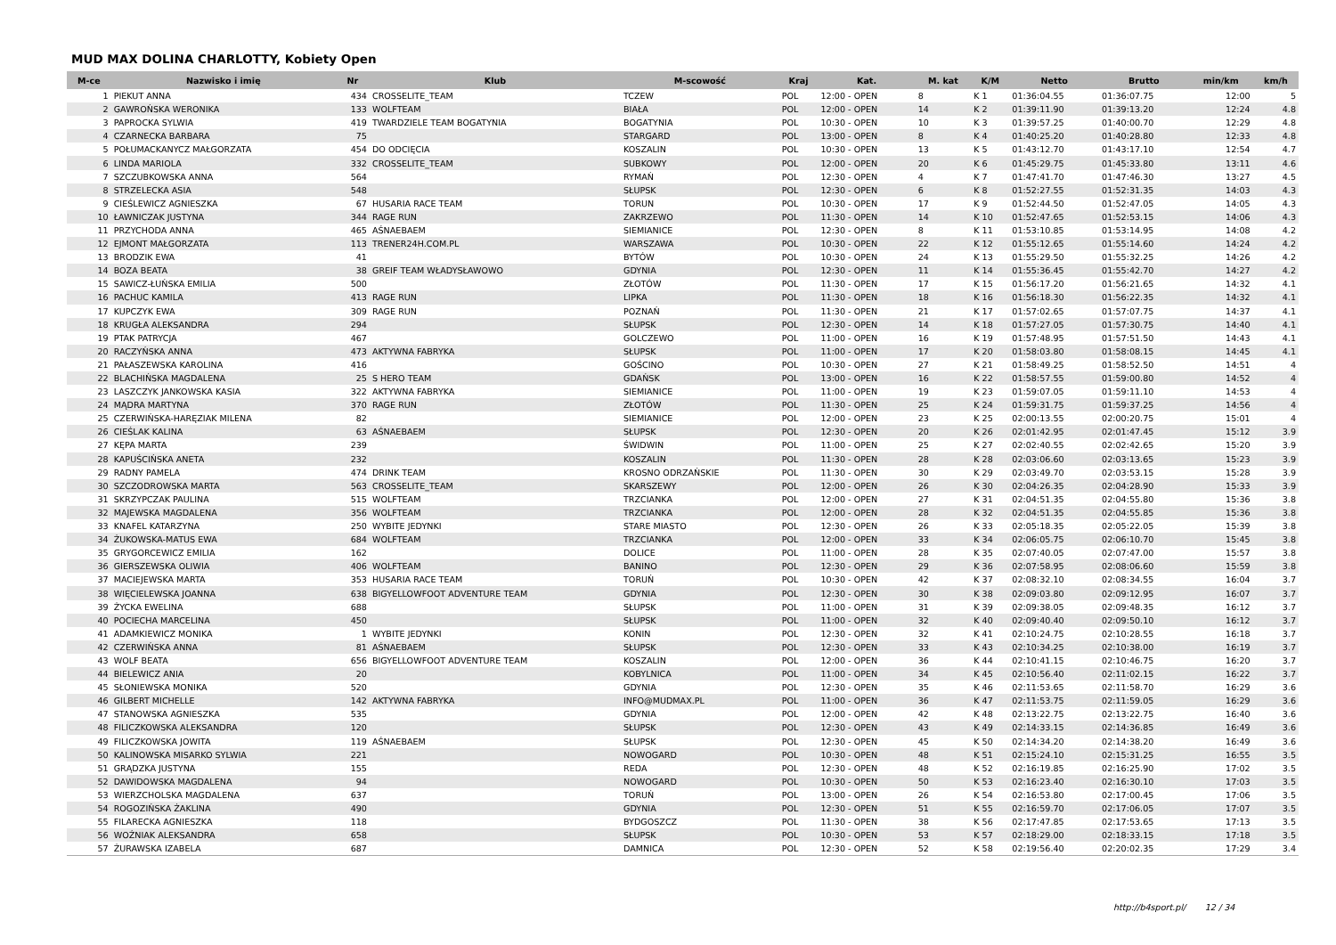MUD MAX DOLINA CHARLOTTY, Kobiety Open
| M-ce | Nazwisko i imię | Nr | Klub | M-scowość | Kraj | Kat. | M. kat | K/M | Netto | Brutto | min/km | km/h |
| --- | --- | --- | --- | --- | --- | --- | --- | --- | --- | --- | --- | --- |
| 1 | PIEKUT ANNA | 434 | CROSSELITE_TEAM | TCZEW | POL | 12:00 - OPEN | 8 | K 1 | 01:36:04.55 | 01:36:07.75 | 12:00 | 5 |
| 2 | GAWROŃSKA WERONIKA | 133 | WOLFTEAM | BIAŁA | POL | 12:00 - OPEN | 14 | K 2 | 01:39:11.90 | 01:39:13.20 | 12:24 | 4.8 |
| 3 | PAPROCKA SYLWIA | 419 | TWARDZIELE TEAM BOGATYNIA | BOGATYNIA | POL | 10:30 - OPEN | 10 | K 3 | 01:39:57.25 | 01:40:00.70 | 12:29 | 4.8 |
| 4 | CZARNECKA BARBARA | 75 | | STARGARD | POL | 13:00 - OPEN | 8 | K 4 | 01:40:25.20 | 01:40:28.80 | 12:33 | 4.8 |
| 5 | POŁUMACKANYCZ MAŁGORZATA | 454 | DO ODCIĘCIA | KOSZALIN | POL | 10:30 - OPEN | 13 | K 5 | 01:43:12.70 | 01:43:17.10 | 12:54 | 4.7 |
| 6 | LINDA MARIOLA | 332 | CROSSELITE_TEAM | SUBKOWY | POL | 12:00 - OPEN | 20 | K 6 | 01:45:29.75 | 01:45:33.80 | 13:11 | 4.6 |
| 7 | SZCZUBKOWSKA ANNA | 564 | | RYMAŃ | POL | 12:30 - OPEN | 4 | K 7 | 01:47:41.70 | 01:47:46.30 | 13:27 | 4.5 |
| 8 | STRZELECKA ASIA | 548 | | SŁUPSK | POL | 12:30 - OPEN | 6 | K 8 | 01:52:27.55 | 01:52:31.35 | 14:03 | 4.3 |
| 9 | CIEŚLEWICZ AGNIESZKA | 67 | HUSARIA RACE TEAM | TORUN | POL | 10:30 - OPEN | 17 | K 9 | 01:52:44.50 | 01:52:47.05 | 14:05 | 4.3 |
| 10 | ŁAWNICZAK JUSTYNA | 344 | RAGE RUN | ZAKRZEWO | POL | 11:30 - OPEN | 14 | K 10 | 01:52:47.65 | 01:52:53.15 | 14:06 | 4.3 |
| 11 | PRZYCHODA ANNA | 465 | AŚNAEBAEM | SIEMIANICE | POL | 12:30 - OPEN | 8 | K 11 | 01:53:10.85 | 01:53:14.95 | 14:08 | 4.2 |
| 12 | EJMONT MAŁGORZATA | 113 | TRENER24H.COM.PL | WARSZAWA | POL | 10:30 - OPEN | 22 | K 12 | 01:55:12.65 | 01:55:14.60 | 14:24 | 4.2 |
| 13 | BRODZIK EWA | 41 | | BYTÓW | POL | 10:30 - OPEN | 24 | K 13 | 01:55:29.50 | 01:55:32.25 | 14:26 | 4.2 |
| 14 | BOZA BEATA | 38 | GREIF TEAM WŁADYSŁAWOWO | GDYNIA | POL | 12:30 - OPEN | 11 | K 14 | 01:55:36.45 | 01:55:42.70 | 14:27 | 4.2 |
| 15 | SAWICZ-ŁUŃSKA EMILIA | 500 | | ZŁOTÓW | POL | 11:30 - OPEN | 17 | K 15 | 01:56:17.20 | 01:56:21.65 | 14:32 | 4.1 |
| 16 | PACHUC KAMILA | 413 | RAGE RUN | LIPKA | POL | 11:30 - OPEN | 18 | K 16 | 01:56:18.30 | 01:56:22.35 | 14:32 | 4.1 |
| 17 | KUPCZYK EWA | 309 | RAGE RUN | POZNAŃ | POL | 11:30 - OPEN | 21 | K 17 | 01:57:02.65 | 01:57:07.75 | 14:37 | 4.1 |
| 18 | KRUGŁA ALEKSANDRA | 294 | | SŁUPSK | POL | 12:30 - OPEN | 14 | K 18 | 01:57:27.05 | 01:57:30.75 | 14:40 | 4.1 |
| 19 | PTAK PATRYCJA | 467 | | GOLCZEWO | POL | 11:00 - OPEN | 16 | K 19 | 01:57:48.95 | 01:57:51.50 | 14:43 | 4.1 |
| 20 | RACZYŃSKA ANNA | 473 | AKTYWNA FABRYKA | SŁUPSK | POL | 11:00 - OPEN | 17 | K 20 | 01:58:03.80 | 01:58:08.15 | 14:45 | 4.1 |
| 21 | PAŁASZEWSKA KAROLINA | 416 | | GOŚCINO | POL | 10:30 - OPEN | 27 | K 21 | 01:58:49.25 | 01:58:52.50 | 14:51 | 4 |
| 22 | BLACHIŃSKA MAGDALENA | 25 | S HERO TEAM | GDAŃSK | POL | 13:00 - OPEN | 16 | K 22 | 01:58:57.55 | 01:59:00.80 | 14:52 | 4 |
| 23 | LASZCZYK JANKOWSKA KASIA | 322 | AKTYWNA FABRYKA | SIEMIANICE | POL | 11:00 - OPEN | 19 | K 23 | 01:59:07.05 | 01:59:11.10 | 14:53 | 4 |
| 24 | MĄDRA MARTYNA | 370 | RAGE RUN | ZŁOTÓW | POL | 11:30 - OPEN | 25 | K 24 | 01:59:31.75 | 01:59:37.25 | 14:56 | 4 |
| 25 | CZERWIŃSKA-HARĘZIAK MILENA | 82 | | SIEMIANICE | POL | 12:00 - OPEN | 23 | K 25 | 02:00:13.55 | 02:00:20.75 | 15:01 | 4 |
| 26 | CIEŚLAK KALINA | 63 | AŚNAEBAEM | SŁUPSK | POL | 12:30 - OPEN | 20 | K 26 | 02:01:42.95 | 02:01:47.45 | 15:12 | 3.9 |
| 27 | KĘPA MARTA | 239 | | ŚWIDWIN | POL | 11:00 - OPEN | 25 | K 27 | 02:02:40.55 | 02:02:42.65 | 15:20 | 3.9 |
| 28 | KAPUŚCIŃSKA ANETA | 232 | | KOSZALIN | POL | 11:30 - OPEN | 28 | K 28 | 02:03:06.60 | 02:03:13.65 | 15:23 | 3.9 |
| 29 | RADNY PAMELA | 474 | DRINK TEAM | KROSNO ODRZAŃSKIE | POL | 11:30 - OPEN | 30 | K 29 | 02:03:49.70 | 02:03:53.15 | 15:28 | 3.9 |
| 30 | SZCZODROWSKA MARTA | 563 | CROSSELITE_TEAM | SKARSZEWY | POL | 12:00 - OPEN | 26 | K 30 | 02:04:26.35 | 02:04:28.90 | 15:33 | 3.9 |
| 31 | SKRZYPCZAK PAULINA | 515 | WOLFTEAM | TRZCIANKA | POL | 12:00 - OPEN | 27 | K 31 | 02:04:51.35 | 02:04:55.80 | 15:36 | 3.8 |
| 32 | MAJEWSKA MAGDALENA | 356 | WOLFTEAM | TRZCIANKA | POL | 12:00 - OPEN | 28 | K 32 | 02:04:51.35 | 02:04:55.85 | 15:36 | 3.8 |
| 33 | KNAFEL KATARZYNA | 250 | WYBITE JEDYNKI | STARE MIASTO | POL | 12:30 - OPEN | 26 | K 33 | 02:05:18.35 | 02:05:22.05 | 15:39 | 3.8 |
| 34 | ŻUKOWSKA-MATUS EWA | 684 | WOLFTEAM | TRZCIANKA | POL | 12:00 - OPEN | 33 | K 34 | 02:06:05.75 | 02:06:10.70 | 15:45 | 3.8 |
| 35 | GRYGORCEWICZ EMILIA | 162 | | DOLICE | POL | 11:00 - OPEN | 28 | K 35 | 02:07:40.05 | 02:07:47.00 | 15:57 | 3.8 |
| 36 | GIERSZEWSKA OLIWIA | 406 | WOLFTEAM | BANINO | POL | 12:30 - OPEN | 29 | K 36 | 02:07:58.95 | 02:08:06.60 | 15:59 | 3.8 |
| 37 | MACIEJEWSKA MARTA | 353 | HUSARIA RACE TEAM | TORUŃ | POL | 10:30 - OPEN | 42 | K 37 | 02:08:32.10 | 02:08:34.55 | 16:04 | 3.7 |
| 38 | WIĘCIELEWSKA JOANNA | 638 | BIGYELLOWFOOT ADVENTURE TEAM | GDYNIA | POL | 12:30 - OPEN | 30 | K 38 | 02:09:03.80 | 02:09:12.95 | 16:07 | 3.7 |
| 39 | ŻYCKA EWELINA | 688 | | SŁUPSK | POL | 11:00 - OPEN | 31 | K 39 | 02:09:38.05 | 02:09:48.35 | 16:12 | 3.7 |
| 40 | POCIECHA MARCELINA | 450 | | SŁUPSK | POL | 11:00 - OPEN | 32 | K 40 | 02:09:40.40 | 02:09:50.10 | 16:12 | 3.7 |
| 41 | ADAMKIEWICZ MONIKA | 1 | WYBITE JEDYNKI | KONIN | POL | 12:30 - OPEN | 32 | K 41 | 02:10:24.75 | 02:10:28.55 | 16:18 | 3.7 |
| 42 | CZERWIŃSKA ANNA | 81 | AŚNAEBAEM | SŁUPSK | POL | 12:30 - OPEN | 33 | K 43 | 02:10:34.25 | 02:10:38.00 | 16:19 | 3.7 |
| 43 | WOLF BEATA | 656 | BIGYELLOWFOOT ADVENTURE TEAM | KOSZALIN | POL | 12:00 - OPEN | 36 | K 44 | 02:10:41.15 | 02:10:46.75 | 16:20 | 3.7 |
| 44 | BIELEWICZ ANIA | 20 | | KOBYLNICA | POL | 11:00 - OPEN | 34 | K 45 | 02:10:56.40 | 02:11:02.15 | 16:22 | 3.7 |
| 45 | SŁONIEWSKA MONIKA | 520 | | GDYNIA | POL | 12:30 - OPEN | 35 | K 46 | 02:11:53.65 | 02:11:58.70 | 16:29 | 3.6 |
| 46 | GILBERT MICHELLE | 142 | AKTYWNA FABRYKA | INFO@MUDMAX.PL | POL | 11:00 - OPEN | 36 | K 47 | 02:11:53.75 | 02:11:59.05 | 16:29 | 3.6 |
| 47 | STANOWSKA AGNIESZKA | 535 | | GDYNIA | POL | 12:00 - OPEN | 42 | K 48 | 02:13:22.75 | 02:13:22.75 | 16:40 | 3.6 |
| 48 | FILICZKOWSKA ALEKSANDRA | 120 | | SŁUPSK | POL | 12:30 - OPEN | 43 | K 49 | 02:14:33.15 | 02:14:36.85 | 16:49 | 3.6 |
| 49 | FILICZKOWSKA JOWITA | 119 | AŚNAEBAEM | SŁUPSK | POL | 12:30 - OPEN | 45 | K 50 | 02:14:34.20 | 02:14:38.20 | 16:49 | 3.6 |
| 50 | KALINOWSKA MISARKO SYLWIA | 221 | | NOWOGARD | POL | 10:30 - OPEN | 48 | K 51 | 02:15:24.10 | 02:15:31.25 | 16:55 | 3.5 |
| 51 | GRĄDZKA JUSTYNA | 155 | | REDA | POL | 12:30 - OPEN | 48 | K 52 | 02:16:19.85 | 02:16:25.90 | 17:02 | 3.5 |
| 52 | DAWIDOWSKA MAGDALENA | 94 | | NOWOGARD | POL | 10:30 - OPEN | 50 | K 53 | 02:16:23.40 | 02:16:30.10 | 17:03 | 3.5 |
| 53 | WIERZCHOLSKA MAGDALENA | 637 | | TORUŃ | POL | 13:00 - OPEN | 26 | K 54 | 02:16:53.80 | 02:17:00.45 | 17:06 | 3.5 |
| 54 | ROGOZIŃSKA ŻAKLINA | 490 | | GDYNIA | POL | 12:30 - OPEN | 51 | K 55 | 02:16:59.70 | 02:17:06.05 | 17:07 | 3.5 |
| 55 | FILARECKA AGNIESZKA | 118 | | BYDGOSZCZ | POL | 11:30 - OPEN | 38 | K 56 | 02:17:47.85 | 02:17:53.65 | 17:13 | 3.5 |
| 56 | WOŹNIAK ALEKSANDRA | 658 | | SŁUPSK | POL | 10:30 - OPEN | 53 | K 57 | 02:18:29.00 | 02:18:33.15 | 17:18 | 3.5 |
| 57 | ŻURAWSKA IZABELA | 687 | | DAMNICA | POL | 12:30 - OPEN | 52 | K 58 | 02:19:56.40 | 02:20:02.35 | 17:29 | 3.4 |
http://b4sport.pl/ 12 / 34